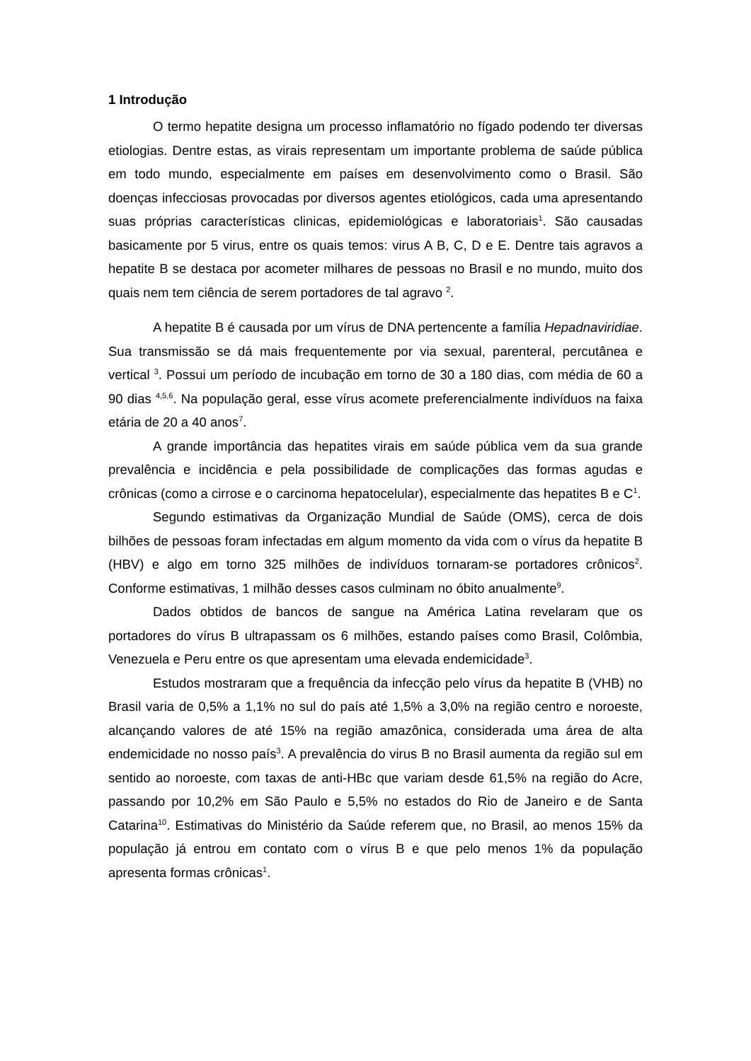1 Introdução
O termo hepatite designa um processo inflamatório no fígado podendo ter diversas etiologias. Dentre estas, as virais representam um importante problema de saúde pública em todo mundo, especialmente em países em desenvolvimento como o Brasil. São doenças infecciosas provocadas por diversos agentes etiológicos, cada uma apresentando suas próprias características clinicas, epidemiológicas e laboratoriais<sup>1</sup>. São causadas basicamente por 5 virus, entre os quais temos: virus A B, C, D e E. Dentre tais agravos a hepatite B se destaca por acometer milhares de pessoas no Brasil e no mundo, muito dos quais nem tem ciência de serem portadores de tal agravo <sup>2</sup>.
A hepatite B é causada por um vírus de DNA pertencente a família Hepadnaviridiae. Sua transmissão se dá mais frequentemente por via sexual, parenteral, percutânea e vertical <sup>3</sup>. Possui um período de incubação em torno de 30 a 180 dias, com média de 60 a 90 dias <sup>4,5,6</sup>. Na população geral, esse vírus acomete preferencialmente indivíduos na faixa etária de 20 a 40 anos<sup>7</sup>.
A grande importância das hepatites virais em saúde pública vem da sua grande prevalência e incidência e pela possibilidade de complicações das formas agudas e crônicas (como a cirrose e o carcinoma hepatocelular), especialmente das hepatites B e C<sup>1</sup>.
Segundo estimativas da Organização Mundial de Saúde (OMS), cerca de dois bilhões de pessoas foram infectadas em algum momento da vida com o vírus da hepatite B (HBV) e algo em torno 325 milhões de indivíduos tornaram-se portadores crônicos<sup>2</sup>. Conforme estimativas, 1 milhão desses casos culminam no óbito anualmente<sup>9</sup>.
Dados obtidos de bancos de sangue na América Latina revelaram que os portadores do vírus B ultrapassam os 6 milhões, estando países como Brasil, Colômbia, Venezuela e Peru entre os que apresentam uma elevada endemicidade<sup>3</sup>.
Estudos mostraram que a frequência da infecção pelo vírus da hepatite B (VHB) no Brasil varia de 0,5% a 1,1% no sul do país até 1,5% a 3,0% na região centro e noroeste, alcançando valores de até 15% na região amazônica, considerada uma área de alta endemicidade no nosso país<sup>3</sup>. A prevalência do virus B no Brasil aumenta da região sul em sentido ao noroeste, com taxas de anti-HBc que variam desde 61,5% na região do Acre, passando por 10,2% em São Paulo e 5,5% no estados do Rio de Janeiro e de Santa Catarina<sup>10</sup>. Estimativas do Ministério da Saúde referem que, no Brasil, ao menos 15% da população já entrou em contato com o vírus B e que pelo menos 1% da população apresenta formas crônicas<sup>1</sup>.